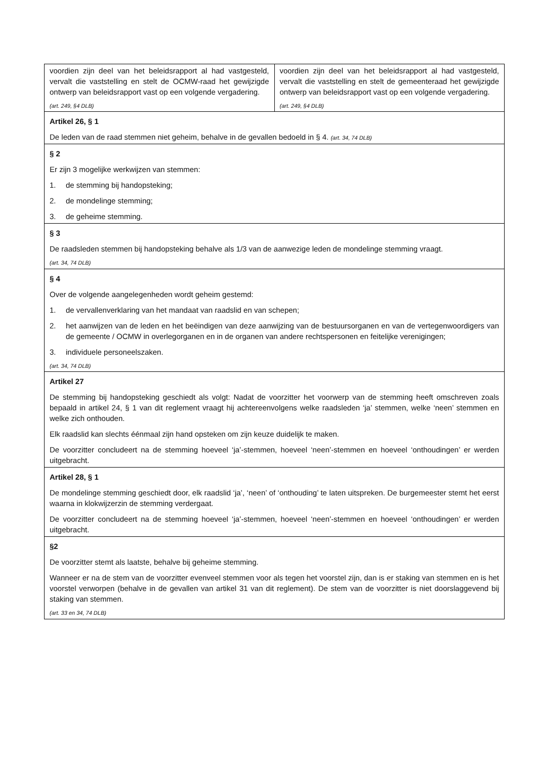| voordien zijn deel van het beleidsrapport al had vastgesteld, vervalt die vaststelling en stelt de OCMW-raad het gewijzigde ontwerp van beleidsrapport vast op een volgende vergadering. (art. 249, §4 DLB) | voordien zijn deel van het beleidsrapport al had vastgesteld, vervalt die vaststelling en stelt de gemeenteraad het gewijzigde ontwerp van beleidsrapport vast op een volgende vergadering. (art. 249, §4 DLB) |
| Artikel 26, § 1 De leden van de raad stemmen niet geheim, behalve in de gevallen bedoeld in § 4. (art. 34, 74 DLB) | |
| § 2 Er zijn 3 mogelijke werkwijzen van stemmen: 1. de stemming bij handopsteking; 2. de mondelinge stemming; 3. de geheime stemming. | |
| § 3 De raadsleden stemmen bij handopsteking behalve als 1/3 van de aanwezige leden de mondelinge stemming vraagt. (art. 34, 74 DLB) | |
| § 4 Over de volgende aangelegenheden wordt geheim gestemd: 1. de vervallenverklaring van het mandaat van raadslid en van schepen; 2. het aanwijzen van de leden en het beëindigen van deze aanwijzing van de bestuursorganen en van de vertegenwoordigers van de gemeente / OCMW in overlegorganen en in de organen van andere rechtspersonen en feitelijke verenigingen; 3. individuele personeelszaken. (art. 34, 74 DLB) | |
| Artikel 27 De stemming bij handopsteking geschiedt als volgt: Nadat de voorzitter het voorwerp van de stemming heeft omschreven zoals bepaald in artikel 24, § 1 van dit reglement vraagt hij achtereenvolgens welke raadsleden ‘ja’ stemmen, welke ‘neen’ stemmen en welke zich onthouden. Elk raadslid kan slechts éénmaal zijn hand opsteken om zijn keuze duidelijk te maken. De voorzitter concludeert na de stemming hoeveel ‘ja’-stemmen, hoeveel ‘neen’-stemmen en hoeveel ‘onthoudingen’ er werden uitgebracht. | |
| Artikel 28, § 1 De mondelinge stemming geschiedt door, elk raadslid ‘ja’, ‘neen’ of ‘onthouding’ te laten uitspreken. De burgemeester stemt het eerst waarna in klokwijzerzin de stemming verdergaat. De voorzitter concludeert na de stemming hoeveel ‘ja’-stemmen, hoeveel ‘neen’-stemmen en hoeveel ‘onthoudingen’ er werden uitgebracht. | |
| §2 De voorzitter stemt als laatste, behalve bij geheime stemming. Wanneer er na de stem van de voorzitter evenveel stemmen voor als tegen het voorstel zijn, dan is er staking van stemmen en is het voorstel verworpen (behalve in de gevallen van artikel 31 van dit reglement). De stem van de voorzitter is niet doorslaggevend bij staking van stemmen. (art. 33 en 34, 74 DLB) | |